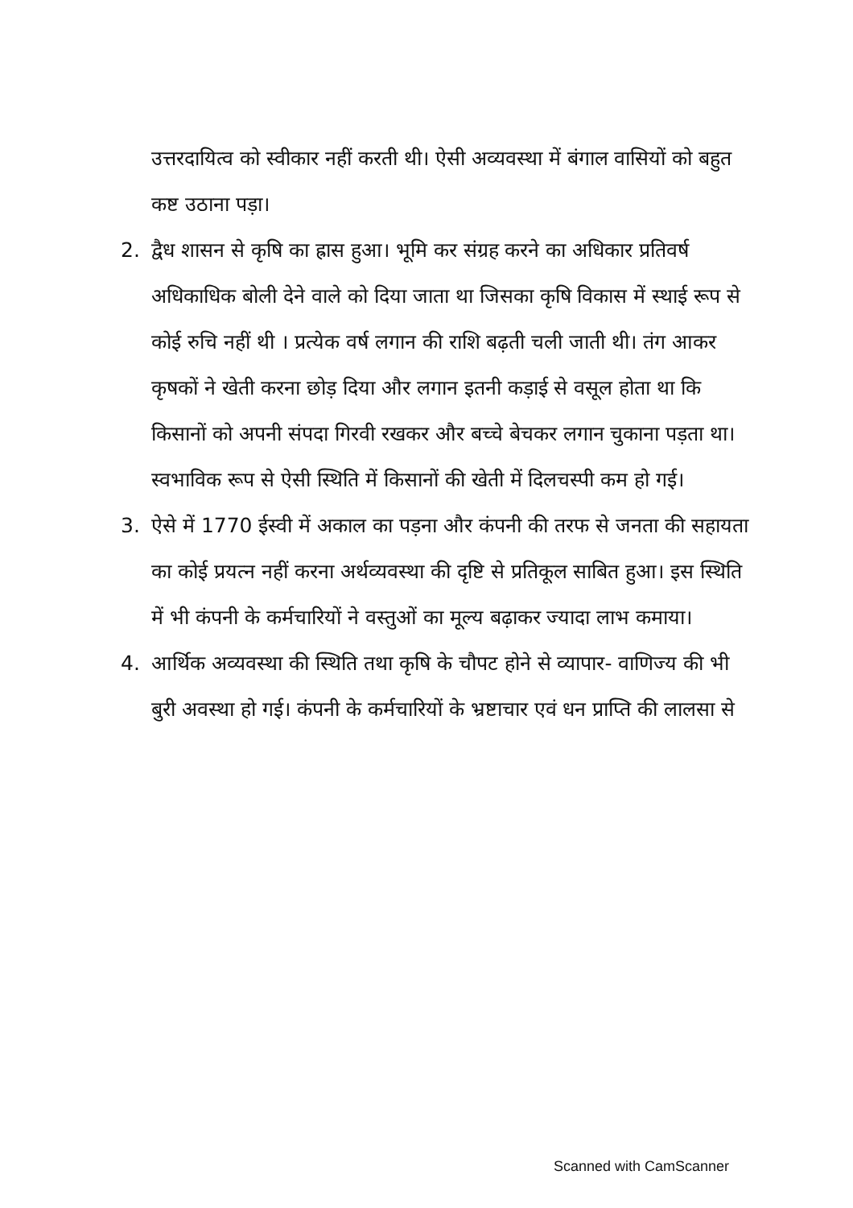उत्तरदायित्व को स्वीकार नहीं करती थी। ऐसी अव्यवस्था में बंगाल वासियों को बहुत कष्ट उठाना पड़ा।
2. द्वैध शासन से कृषि का ह्रास हुआ। भूमि कर संग्रह करने का अधिकार प्रतिवर्ष अधिकाधिक बोली देने वाले को दिया जाता था जिसका कृषि विकास में स्थाई रूप से कोई रुचि नहीं थी । प्रत्येक वर्ष लगान की राशि बढ़ती चली जाती थी। तंग आकर कृषकों ने खेती करना छोड़ दिया और लगान इतनी कड़ाई से वसूल होता था कि किसानों को अपनी संपदा गिरवी रखकर और बच्चे बेचकर लगान चुकाना पड़ता था। स्वभाविक रूप से ऐसी स्थिति में किसानों की खेती में दिलचस्पी कम हो गई।
3. ऐसे में 1770 ईस्वी में अकाल का पड़ना और कंपनी की तरफ से जनता की सहायता का कोई प्रयत्न नहीं करना अर्थव्यवस्था की दृष्टि से प्रतिकूल साबित हुआ। इस स्थिति में भी कंपनी के कर्मचारियों ने वस्तुओं का मूल्य बढ़ाकर ज्यादा लाभ कमाया।
4. आर्थिक अव्यवस्था की स्थिति तथा कृषि के चौपट होने से व्यापार- वाणिज्य की भी बुरी अवस्था हो गई। कंपनी के कर्मचारियों के भ्रष्टाचार एवं धन प्राप्ति की लालसा से
Scanned with CamScanner